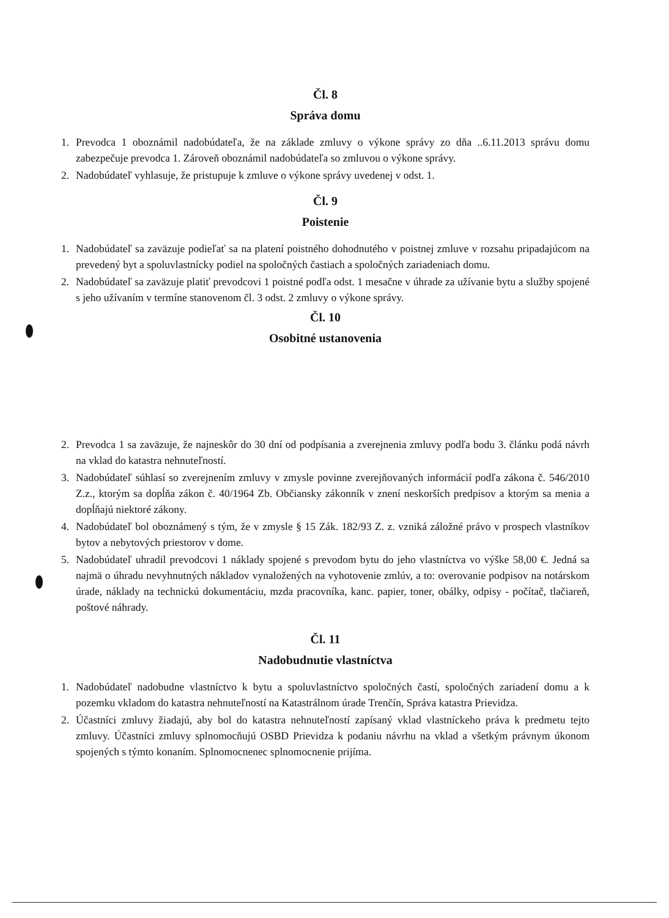Čl. 8
Správa domu
1. Prevodca 1 oboznámil nadobúdateľa, že na základe zmluvy o výkone správy zo dňa ..6.11.2013 správu domu zabezpečuje prevodca 1. Zároveň oboznámil nadobúdateľa so zmluvou o výkone správy.
2. Nadobúdateľ vyhlasuje, že pristupuje k zmluve o výkone správy uvedenej v odst. 1.
Čl. 9
Poistenie
1. Nadobúdateľ sa zaväzuje podieľať sa na platení poistného dohodnutého v poistnej zmluve v rozsahu pripadajúcom na prevedený byt a spoluvlastnícky podiel na spoločných častiach a spoločných zariadeniach domu.
2. Nadobúdateľ sa zaväzuje platiť prevodcovi 1 poistné podľa odst. 1 mesačne v úhrade za užívanie bytu a služby spojené s jeho užívaním v termíne stanovenom čl. 3 odst. 2 zmluvy o výkone správy.
Čl. 10
Osobitné ustanovenia
2. Prevodca 1 sa zaväzuje, že najneskôr do 30 dní od podpísania a zverejnenia zmluvy podľa bodu 3. článku podá návrh na vklad do katastra nehnuteľností.
3. Nadobúdateľ súhlasí so zverejnením zmluvy v zmysle povinne zverejňovaných informácií podľa zákona č. 546/2010 Z.z., ktorým sa dopĺňa zákon č. 40/1964 Zb. Občiansky zákonník v znení neskorších predpisov a ktorým sa menia a dopĺňajú niektoré zákony.
4. Nadobúdateľ bol oboznámený s tým, že v zmysle § 15 Zák. 182/93 Z. z. vzniká záložné právo v prospech vlastníkov bytov a nebytových priestorov v dome.
5. Nadobúdateľ uhradil prevodcovi 1 náklady spojené s prevodom bytu do jeho vlastníctva vo výške 58,00 €. Jedná sa najmä o úhradu nevyhnutných nákladov vynaložených na vyhotovenie zmlúv, a to: overovanie podpisov na notárskom úrade, náklady na technickú dokumentáciu, mzda pracovníka, kanc. papier, toner, obálky, odpisy - počítač, tlačiareň, poštové náhrady.
Čl. 11
Nadobudnutie vlastníctva
1. Nadobúdateľ nadobudne vlastníctvo k bytu a spoluvlastníctvo spoločných častí, spoločných zariadení domu a k pozemku vkladom do katastra nehnuteľností na Katastrálnom úrade Trenčín, Správa katastra Prievidza.
2. Účastníci zmluvy žiadajú, aby bol do katastra nehnuteľností zapísaný vklad vlastníckeho práva k predmetu tejto zmluvy. Účastníci zmluvy splnomocňujú OSBD Prievidza k podaniu návrhu na vklad a všetkým právnym úkonom spojených s týmto konaním. Splnomocnenec splnomocnenie prijíma.